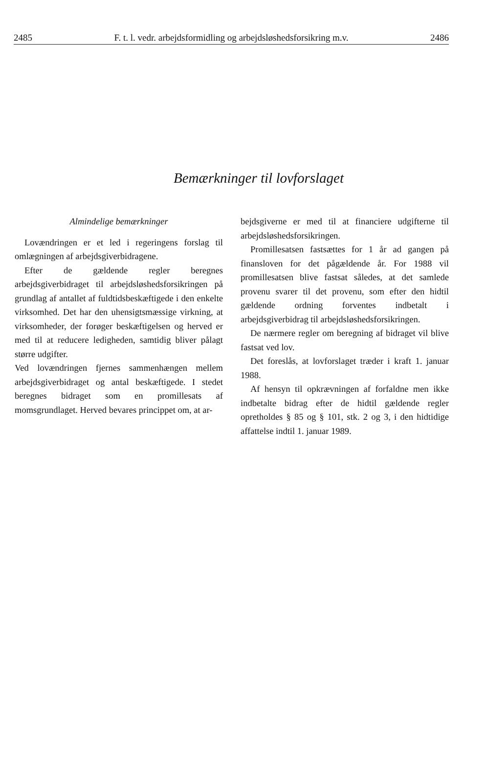2485 F. t. l. vedr. arbejdsformidling og arbejdsløshedsforsikring m.v. 2486
Bemærkninger til lovforslaget
Almindelige bemærkninger
Lovændringen er et led i regeringens forslag til omlægningen af arbejdsgiverbidragene.
Efter de gældende regler beregnes arbejdsgiverbidraget til arbejdsløshedsforsikringen på grundlag af antallet af fuldtidsbeskæftigede i den enkelte virksomhed. Det har den uhensigtsmæssige virkning, at virksomheder, der forøger beskæftigelsen og herved er med til at reducere ledigheden, samtidig bliver pålagt større udgifter.
Ved lovændringen fjernes sammenhængen mellem arbejdsgiverbidraget og antal beskæftigede. I stedet beregnes bidraget som en promillesats af momsgrundlaget. Herved bevares princippet om, at ar-
bejdsgiverne er med til at financiere udgifterne til arbejdsløshedsforsikringen.
Promillesatsen fastsættes for 1 år ad gangen på finansloven for det pågældende år. For 1988 vil promillesatsen blive fastsat således, at det samlede provenu svarer til det provenu, som efter den hidtil gældende ordning forventes indbetalt i arbejdsgiverbidrag til arbejdsløshedsforsikringen.
De nærmere regler om beregning af bidraget vil blive fastsat ved lov.
Det foreslås, at lovforslaget træder i kraft 1. januar 1988.
Af hensyn til opkrævningen af forfaldne men ikke indbetalte bidrag efter de hidtil gældende regler opretholdes § 85 og § 101, stk. 2 og 3, i den hidtidige affattelse indtil 1. januar 1989.